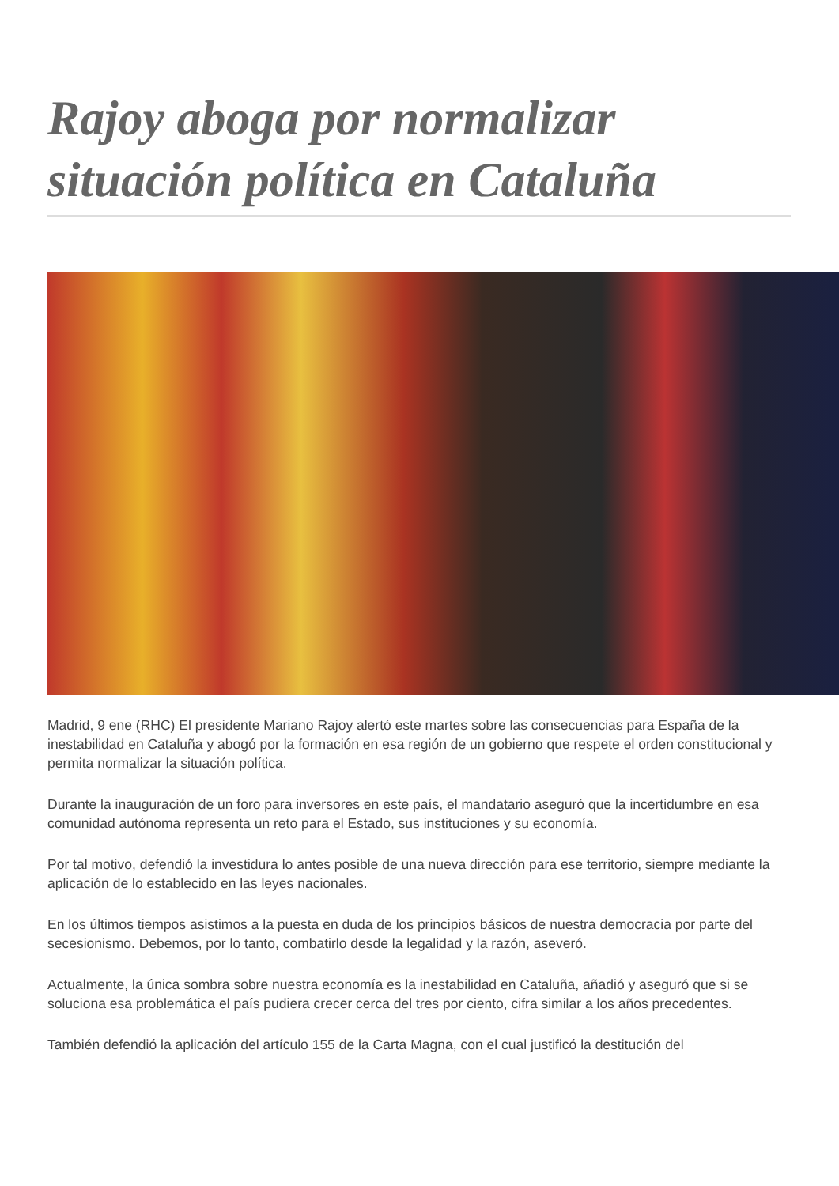Rajoy aboga por normalizar situación política en Cataluña
Madrid, 9 ene (RHC) El presidente Mariano Rajoy alertó este martes sobre las consecuencias para España de la inestabilidad en Cataluña y abogó por la formación en esa región de un gobierno que respete el orden constitucional y permita normalizar la situación política.
Durante la inauguración de un foro para inversores en este país, el mandatario aseguró que la incertidumbre en esa comunidad autónoma representa un reto para el Estado, sus instituciones y su economía.
Por tal motivo, defendió la investidura lo antes posible de una nueva dirección para ese territorio, siempre mediante la aplicación de lo establecido en las leyes nacionales.
En los últimos tiempos asistimos a la puesta en duda de los principios básicos de nuestra democracia por parte del secesionismo. Debemos, por lo tanto, combatirlo desde la legalidad y la razón, aseveró.
Actualmente, la única sombra sobre nuestra economía es la inestabilidad en Cataluña, añadió y aseguró que si se soluciona esa problemática el país pudiera crecer cerca del tres por ciento, cifra similar a los años precedentes.
También defendió la aplicación del artículo 155 de la Carta Magna, con el cual justificó la destitución del